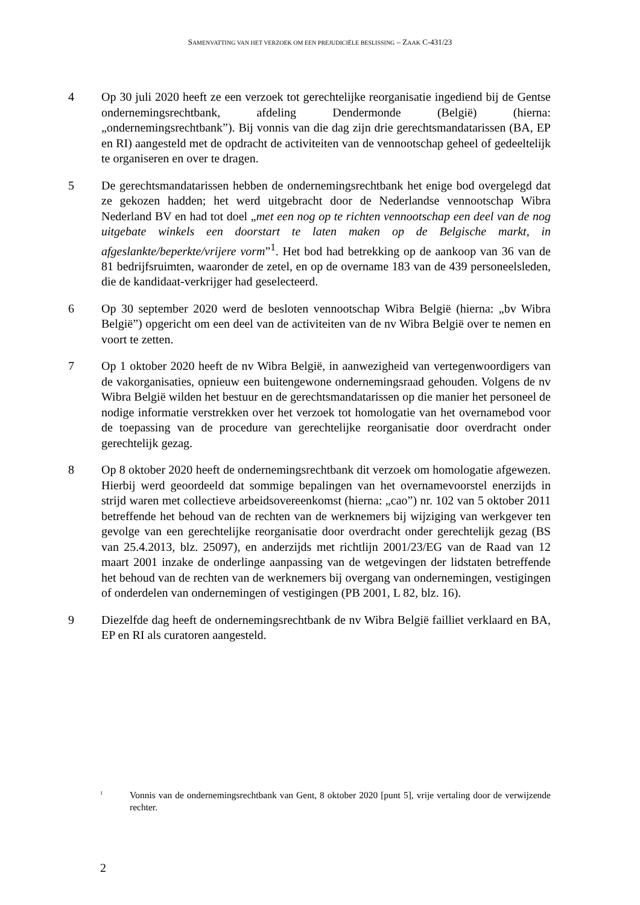SAMENVATTING VAN HET VERZOEK OM EEN PREJUDICIËLE BESLISSING – ZAAK C-431/23
4 Op 30 juli 2020 heeft ze een verzoek tot gerechtelijke reorganisatie ingediend bij de Gentse ondernemingsrechtbank, afdeling Dendermonde (België) (hierna: „ondernemingsrechtbank”). Bij vonnis van die dag zijn drie gerechtsmandatarissen (BA, EP en RI) aangesteld met de opdracht de activiteiten van de vennootschap geheel of gedeeltelijk te organiseren en over te dragen.
5 De gerechtsmandatarissen hebben de ondernemingsrechtbank het enige bod overgelegd dat ze gekozen hadden; het werd uitgebracht door de Nederlandse vennootschap Wibra Nederland BV en had tot doel „met een nog op te richten vennootschap een deel van de nog uitgebate winkels een doorstart te laten maken op de Belgische markt, in afgeslankte/beperkte/vrijere vorm”<sup>1</sup>. Het bod had betrekking op de aankoop van 36 van de 81 bedrijfsruimten, waaronder de zetel, en op de overname 183 van de 439 personeelsleden, die de kandidaat-verkrijger had geselecteerd.
6 Op 30 september 2020 werd de besloten vennootschap Wibra België (hierna: „bv Wibra België”) opgericht om een deel van de activiteiten van de nv Wibra België over te nemen en voort te zetten.
7 Op 1 oktober 2020 heeft de nv Wibra België, in aanwezigheid van vertegenwoordigers van de vakorganisaties, opnieuw een buitengewone ondernemingsraad gehouden. Volgens de nv Wibra België wilden het bestuur en de gerechtsmandatarissen op die manier het personeel de nodige informatie verstrekken over het verzoek tot homologatie van het overnamebod voor de toepassing van de procedure van gerechtelijke reorganisatie door overdracht onder gerechtelijk gezag.
8 Op 8 oktober 2020 heeft de ondernemingsrechtbank dit verzoek om homologatie afgewezen. Hierbij werd geoordeeld dat sommige bepalingen van het overnamevoorstel enerzijds in strijd waren met collectieve arbeidsovereenkomst (hierna: „cao”) nr. 102 van 5 oktober 2011 betreffende het behoud van de rechten van de werknemers bij wijziging van werkgever ten gevolge van een gerechtelijke reorganisatie door overdracht onder gerechtelijk gezag (BS van 25.4.2013, blz. 25097), en anderzijds met richtlijn 2001/23/EG van de Raad van 12 maart 2001 inzake de onderlinge aanpassing van de wetgevingen der lidstaten betreffende het behoud van de rechten van de werknemers bij overgang van ondernemingen, vestigingen of onderdelen van ondernemingen of vestigingen (PB 2001, L 82, blz. 16).
9 Diezelfde dag heeft de ondernemingsrechtbank de nv Wibra België failliet verklaard en BA, EP en RI als curatoren aangesteld.
<sup>1</sup>
Vonnis van de ondernemingsrechtbank van Gent, 8 oktober 2020 [punt 5], vrije vertaling door de verwijzende rechter.
2